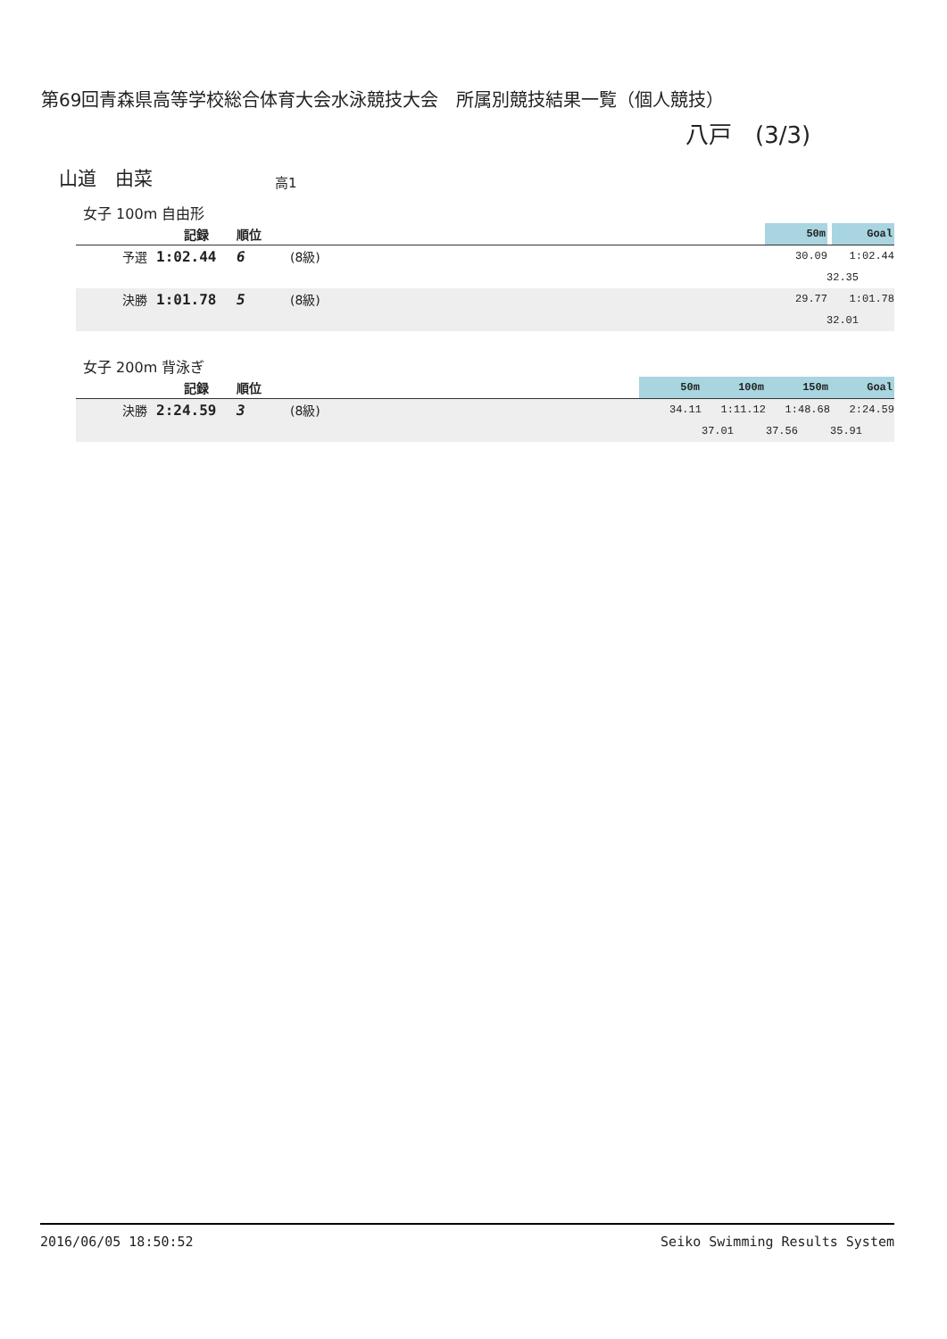第69回青森県高等学校総合体育大会水泳競技大会　所属別競技結果一覧（個人競技）
八戸　(3/3)
山道　由菜 高1
女子 100m 自由形
| | | 記録 | 順位 | | 50m | | Goal |
| | 予選 | 1:02.44 | 6 | (8級) | 30.09 | | 1:02.44 |
| | | | | | 32.35 | | |
| | 決勝 | 1:01.78 | 5 | (8級) | 29.77 | | 1:01.78 |
| | | | | | 32.01 | | |
女子 200m 背泳ぎ
| | | 記録 | 順位 | | 50m | 100m | 150m | Goal |
| | 決勝 | 2:24.59 | 3 | (8級) | 34.11 | 1:11.12 | 1:48.68 | 2:24.59 |
| | | | | | | 37.01 | 37.56 | 35.91 |
2016/06/05 18:50:52 Seiko Swimming Results System